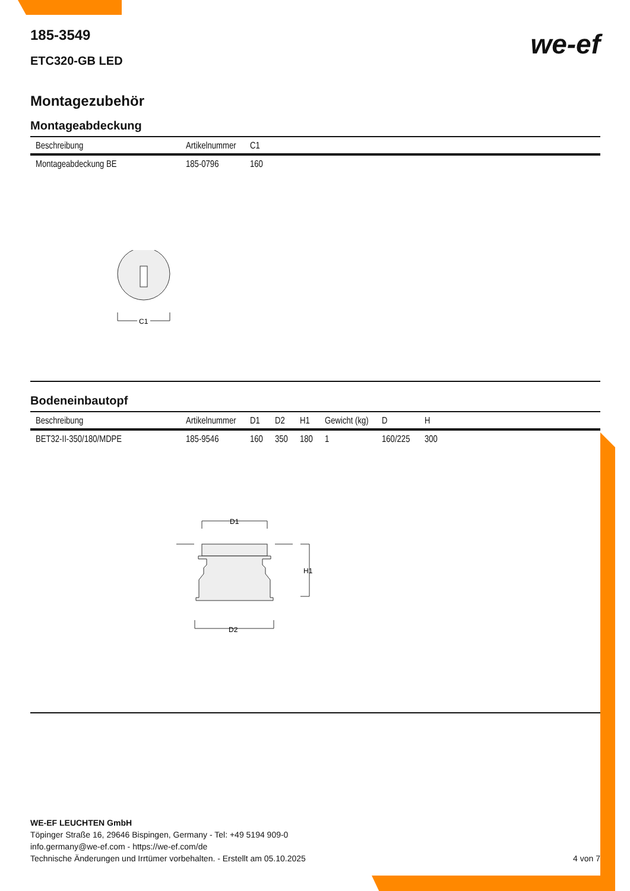185-3549
ETC320-GB LED
we-ef
Montagezubehör
Montageabdeckung
| Beschreibung | Artikelnummer | C1 |
| --- | --- | --- |
| Montageabdeckung BE | 185-0796 | 160 |
C1
Bodeneinbautopf
| Beschreibung | Artikelnummer | D1 | D2 | H1 | Gewicht (kg) | D | H |
| --- | --- | --- | --- | --- | --- | --- | --- |
| BET32-II-350/180/MDPE | 185-9546 | 160 | 350 | 180 | 1 | 160/225 | 300 |
D1
H1
D2
WE-EF LEUCHTEN GmbH
Töpinger Straße 16, 29646 Bispingen, Germany - Tel: +49 5194 909-0
info.germany@we-ef.com - https://we-ef.com/de
Technische Änderungen und Irrtümer vorbehalten. - Erstellt am 05.10.2025 4 von 7